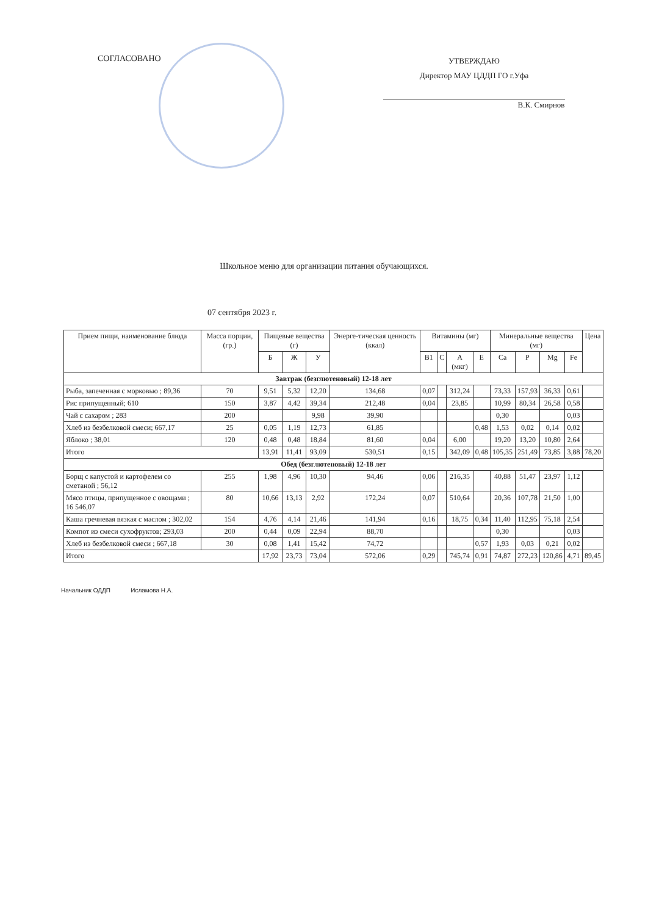СОГЛАСОВАНО
УТВЕРЖДАЮ
Директор МАУ ЦДДП ГО г.Уфа
В.К. Смирнов
Школьное меню для организации питания обучающихся.
07 сентября 2023 г.
| Прием пищи, наименование блюда | Масса порции, (гр.) | Пищевые вещества (г) | | | Энерге-тическая ценность (ккал) | Витамины (мг) | | | | Минеральные вещества (мг) | | | | Цена |
| --- | --- | --- | --- | --- | --- | --- | --- | --- | --- | --- | --- | --- | --- | --- |
| | | Б | Ж | У | | B1 | C | A (мкг) | E | Ca | P | Mg | Fe | |
| Завтрак (безглютеновый) 12-18 лет | | | | | | | | | | | | | | |
| Рыба, запеченная с морковью ; 89,36 | 70 | 9,51 | 5,32 | 12,20 | 134,68 | 0,07 | | 312,24 | | 73,33 | 157,93 | 36,33 | 0,61 | |
| Рис припущенный; 610 | 150 | 3,87 | 4,42 | 39,34 | 212,48 | 0,04 | | 23,85 | | 10,99 | 80,34 | 26,58 | 0,58 | |
| Чай с сахаром ; 283 | 200 | | | 9,98 | 39,90 | | | | | 0,30 | | | 0,03 | |
| Хлеб из безбелковой смеси; 667,17 | 25 | 0,05 | 1,19 | 12,73 | 61,85 | | | | 0,48 | 1,53 | 0,02 | 0,14 | 0,02 | |
| Яблоко ; 38,01 | 120 | 0,48 | 0,48 | 18,84 | 81,60 | 0,04 | | 6,00 | | 19,20 | 13,20 | 10,80 | 2,64 | |
| Итого | | 13,91 | 11,41 | 93,09 | 530,51 | 0,15 | | 342,09 | 0,48 | 105,35 | 251,49 | 73,85 | 3,88 | 78,20 |
| Обед (безглютеновый) 12-18 лет | | | | | | | | | | | | | | |
| Борщ с капустой и картофелем со сметаной ; 56,12 | 255 | 1,98 | 4,96 | 10,30 | 94,46 | 0,06 | | 216,35 | | 40,88 | 51,47 | 23,97 | 1,12 | |
| Мясо птицы, припущенное с овощами ; 16 546,07 | 80 | 10,66 | 13,13 | 2,92 | 172,24 | 0,07 | | 510,64 | | 20,36 | 107,78 | 21,50 | 1,00 | |
| Каша гречневая вязкая с маслом ; 302,02 | 154 | 4,76 | 4,14 | 21,46 | 141,94 | 0,16 | | 18,75 | 0,34 | 11,40 | 112,95 | 75,18 | 2,54 | |
| Компот из смеси сухофруктов; 293,03 | 200 | 0,44 | 0,09 | 22,94 | 88,70 | | | | | 0,30 | | | 0,03 | |
| Хлеб из безбелковой смеси ; 667,18 | 30 | 0,08 | 1,41 | 15,42 | 74,72 | | | | 0,57 | 1,93 | 0,03 | 0,21 | 0,02 | |
| Итого | | 17,92 | 23,73 | 73,04 | 572,06 | 0,29 | | 745,74 | 0,91 | 74,87 | 272,23 | 120,86 | 4,71 | 89,45 |
Начальник ОДДП Исламова Н.А.